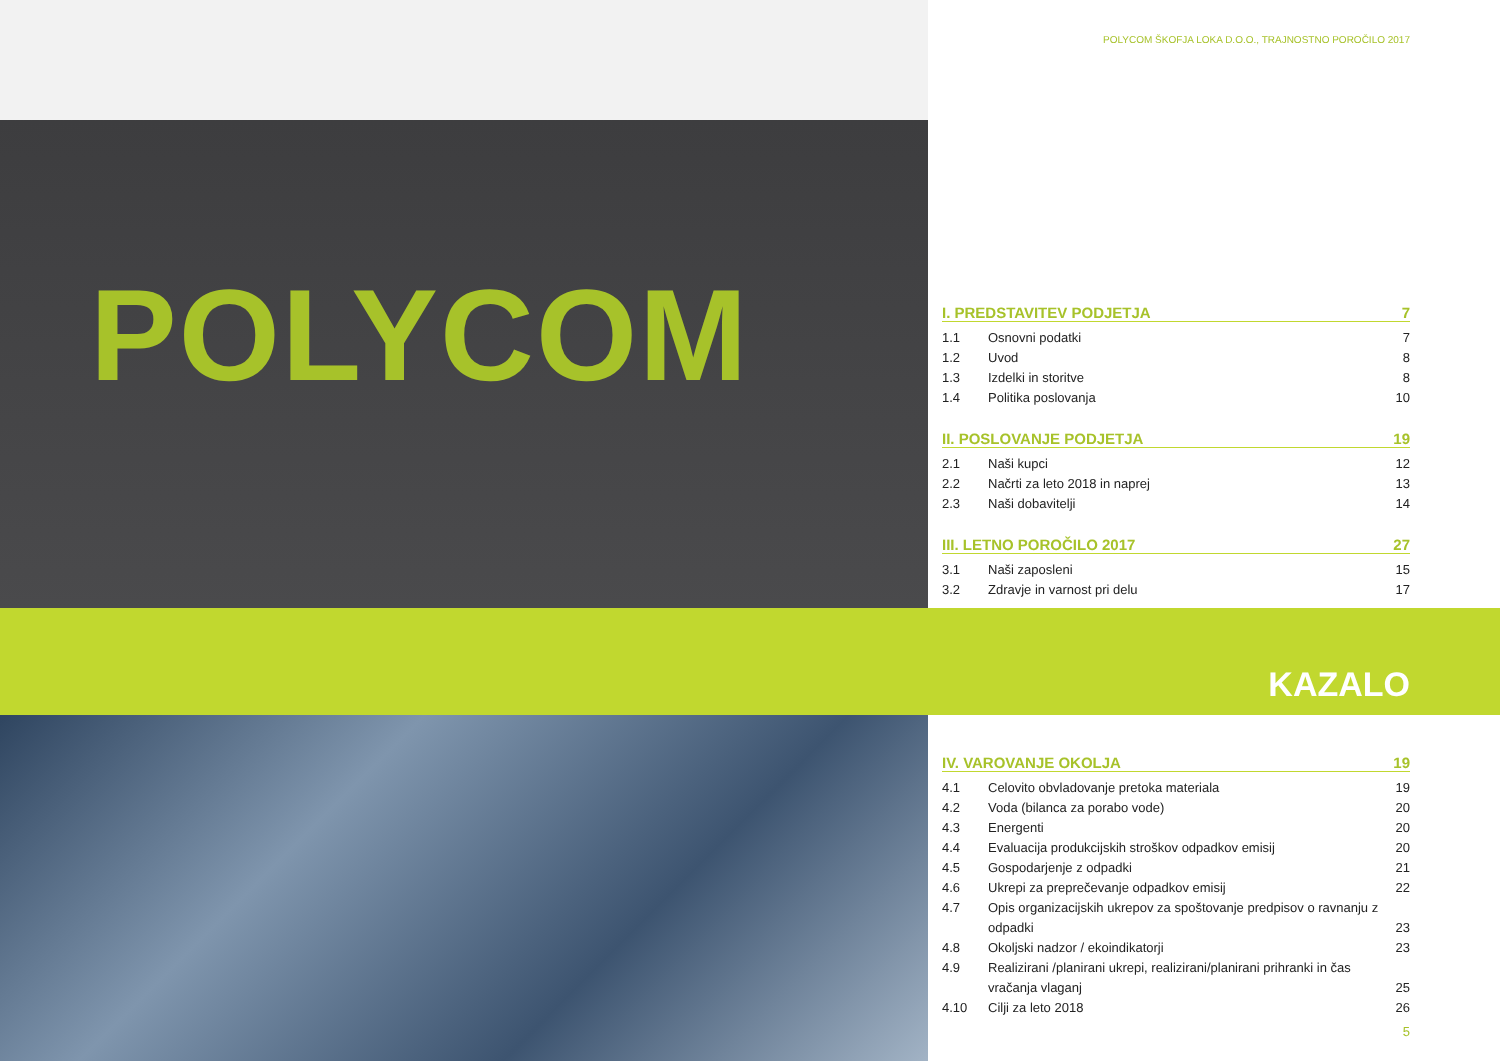POLYCOM
KAZALO
POLYCOM ŠKOFJA LOKA D.O.O., TRAJNOSTNO POROČILO 2017
I. PREDSTAVITEV PODJETJA 7
1.1 Osnovni podatki 7
1.2 Uvod 8
1.3 Izdelki in storitve 8
1.4 Politika poslovanja 10
II. POSLOVANJE PODJETJA 19
2.1 Naši kupci 12
2.2 Načrti za leto 2018 in naprej 13
2.3 Naši dobavitelji 14
III. LETNO POROČILO 2017 27
3.1 Naši zaposleni 15
3.2 Zdravje in varnost pri delu 17
IV. VAROVANJE OKOLJA 19
4.1 Celovito obvladovanje pretoka materiala 19
4.2 Voda (bilanca za porabo vode) 20
4.3 Energenti 20
4.4 Evaluacija produkcijskih stroškov odpadkov emisij 20
4.5 Gospodarjenje z odpadki 21
4.6 Ukrepi za preprečevanje odpadkov emisij 22
4.7 Opis organizacijskih ukrepov za spoštovanje predpisov o ravnanju z odpadki 23
4.8 Okoljski nadzor / ekoindikatorji 23
4.9 Realizirani /planirani ukrepi, realizirani/planirani prihranki in čas vračanja vlaganj 25
4.10 Cilji za leto 2018 26
5